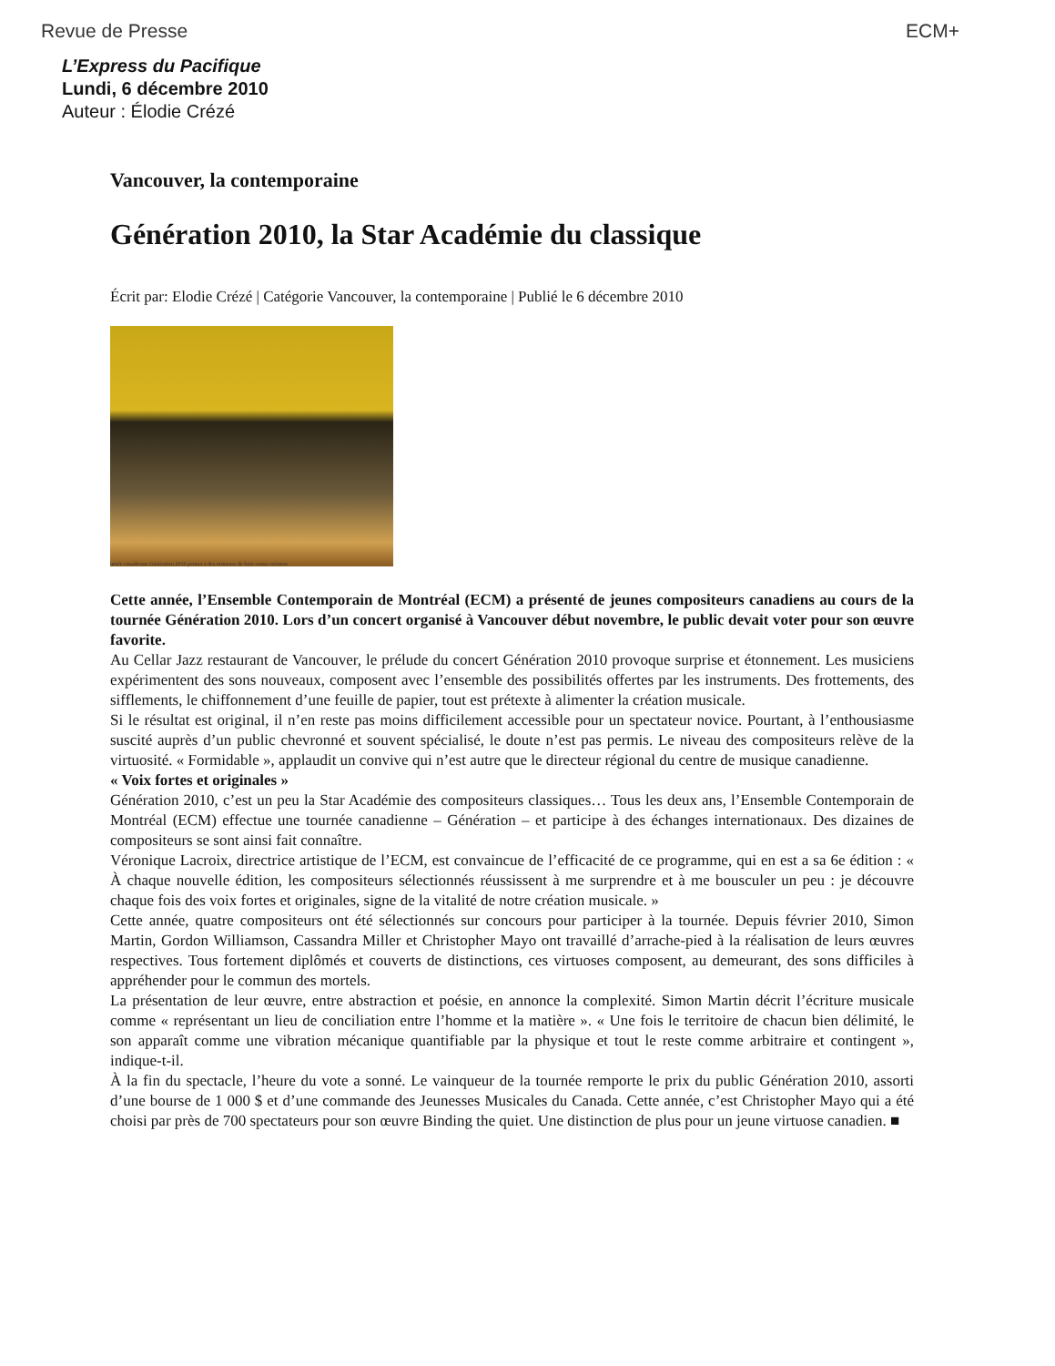Revue de Presse ECM+
L’Express du Pacifique
Lundi, 6 décembre 2010
Auteur : Élodie Crézé
Vancouver, la contemporaine
Génération 2010, la Star Académie du classique
Écrit par: Elodie Crézé | Catégorie Vancouver, la contemporaine | Publié le 6 décembre 2010
urnée canadienne Génération 2010 permet à des virtuoses de faire conna création.
Cette année, l’Ensemble Contemporain de Montréal (ECM) a présenté de jeunes compositeurs canadiens au cours de la tournée Génération 2010. Lors d’un concert organisé à Vancouver début novembre, le public devait voter pour son œuvre favorite.
Au Cellar Jazz restaurant de Vancouver, le prélude du concert Génération 2010 provoque surprise et étonnement. Les musiciens expérimentent des sons nouveaux, composent avec l’ensemble des possibilités offertes par les instruments. Des frottements, des sifflements, le chiffonnement d’une feuille de papier, tout est prétexte à alimenter la création musicale.
Si le résultat est original, il n’en reste pas moins difficilement accessible pour un spectateur novice. Pourtant, à l’enthousiasme suscité auprès d’un public chevronné et souvent spécialisé, le doute n’est pas permis. Le niveau des compositeurs relève de la virtuosité. « Formidable », applaudit un convive qui n’est autre que le directeur régional du centre de musique canadienne.
« Voix fortes et originales »
Génération 2010, c’est un peu la Star Académie des compositeurs classiques… Tous les deux ans, l’Ensemble Contemporain de Montréal (ECM) effectue une tournée canadienne – Génération – et participe à des échanges internationaux. Des dizaines de compositeurs se sont ainsi fait connaître.
Véronique Lacroix, directrice artistique de l’ECM, est convaincue de l’efficacité de ce programme, qui en est a sa 6e édition : « À chaque nouvelle édition, les compositeurs sélectionnés réussissent à me surprendre et à me bousculer un peu : je découvre chaque fois des voix fortes et originales, signe de la vitalité de notre création musicale. »
Cette année, quatre compositeurs ont été sélectionnés sur concours pour participer à la tournée. Depuis février 2010, Simon Martin, Gordon Williamson, Cassandra Miller et Christopher Mayo ont travaillé d’arrache-pied à la réalisation de leurs œuvres respectives. Tous fortement diplômés et couverts de distinctions, ces virtuoses composent, au demeurant, des sons difficiles à appréhender pour le commun des mortels.
La présentation de leur œuvre, entre abstraction et poésie, en annonce la complexité. Simon Martin décrit l’écriture musicale comme « représentant un lieu de conciliation entre l’homme et la matière ». « Une fois le territoire de chacun bien délimité, le son apparaît comme une vibration mécanique quantifiable par la physique et tout le reste comme arbitraire et contingent », indique-t-il.
À la fin du spectacle, l’heure du vote a sonné. Le vainqueur de la tournée remporte le prix du public Génération 2010, assorti d’une bourse de 1 000 $ et d’une commande des Jeunesses Musicales du Canada. Cette année, c’est Christopher Mayo qui a été choisi par près de 700 spectateurs pour son œuvre Binding the quiet. Une distinction de plus pour un jeune virtuose canadien. ■